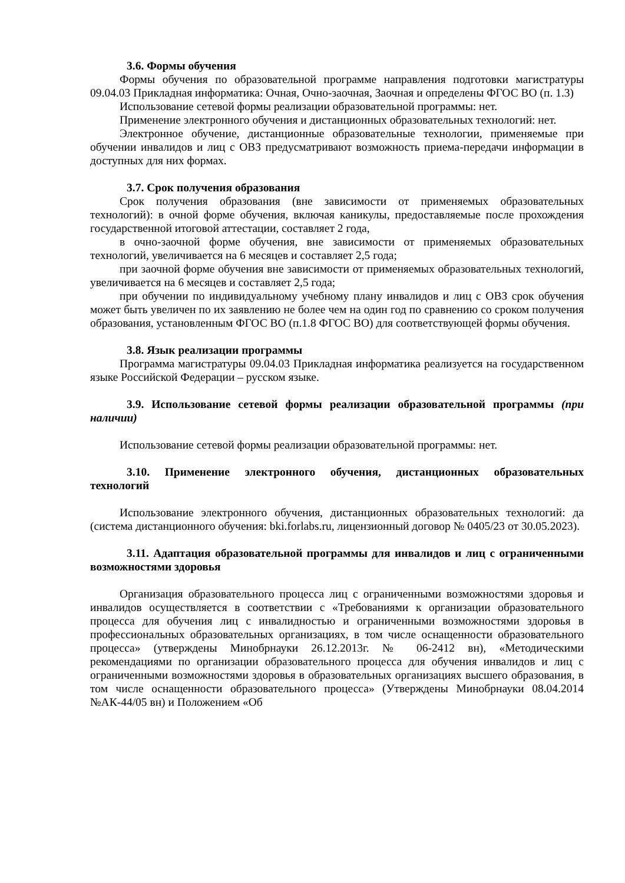3.6. Формы обучения
Формы обучения по образовательной программе направления подготовки магистратуры 09.04.03 Прикладная информатика: Очная, Очно-заочная, Заочная и определены ФГОС ВО (п. 1.3)
Использование сетевой формы реализации образовательной программы: нет.
Применение электронного обучения и дистанционных образовательных технологий: нет.
Электронное обучение, дистанционные образовательные технологии, применяемые при обучении инвалидов и лиц с ОВЗ предусматривают возможность приема-передачи информации в доступных для них формах.
3.7. Срок получения образования
Срок получения образования (вне зависимости от применяемых образовательных технологий): в очной форме обучения, включая каникулы, предоставляемые после прохождения государственной итоговой аттестации, составляет 2 года,
в очно-заочной форме обучения, вне зависимости от применяемых образовательных технологий, увеличивается на 6 месяцев и составляет 2,5 года;
при заочной форме обучения вне зависимости от применяемых образовательных технологий, увеличивается на 6 месяцев и составляет 2,5 года;
при обучении по индивидуальному учебному плану инвалидов и лиц с ОВЗ срок обучения может быть увеличен по их заявлению не более чем на один год по сравнению со сроком получения образования, установленным ФГОС ВО (п.1.8 ФГОС ВО) для соответствующей формы обучения.
3.8. Язык реализации программы
Программа магистратуры 09.04.03 Прикладная информатика реализуется на государственном языке Российской Федерации – русском языке.
3.9. Использование сетевой формы реализации образовательной программы (при наличии)
Использование сетевой формы реализации образовательной программы: нет.
3.10. Применение электронного обучения, дистанционных образовательных технологий
Использование электронного обучения, дистанционных образовательных технологий: да (система дистанционного обучения: bki.forlabs.ru, лицензионный договор № 0405/23 от 30.05.2023).
3.11. Адаптация образовательной программы для инвалидов и лиц с ограниченными возможностями здоровья
Организация образовательного процесса лиц с ограниченными возможностями здоровья и инвалидов осуществляется в соответствии с «Требованиями к организации образовательного процесса для обучения лиц с инвалидностью и ограниченными возможностями здоровья в профессиональных образовательных организациях, в том числе оснащенности образовательного процесса» (утверждены Минобрнауки 26.12.2013г. № 06-2412 вн), «Методическими рекомендациями по организации образовательного процесса для обучения инвалидов и лиц с ограниченными возможностями здоровья в образовательных организациях высшего образования, в том числе оснащенности образовательного процесса» (Утверждены Минобрнауки 08.04.2014 №АК-44/05 вн) и Положением «Об